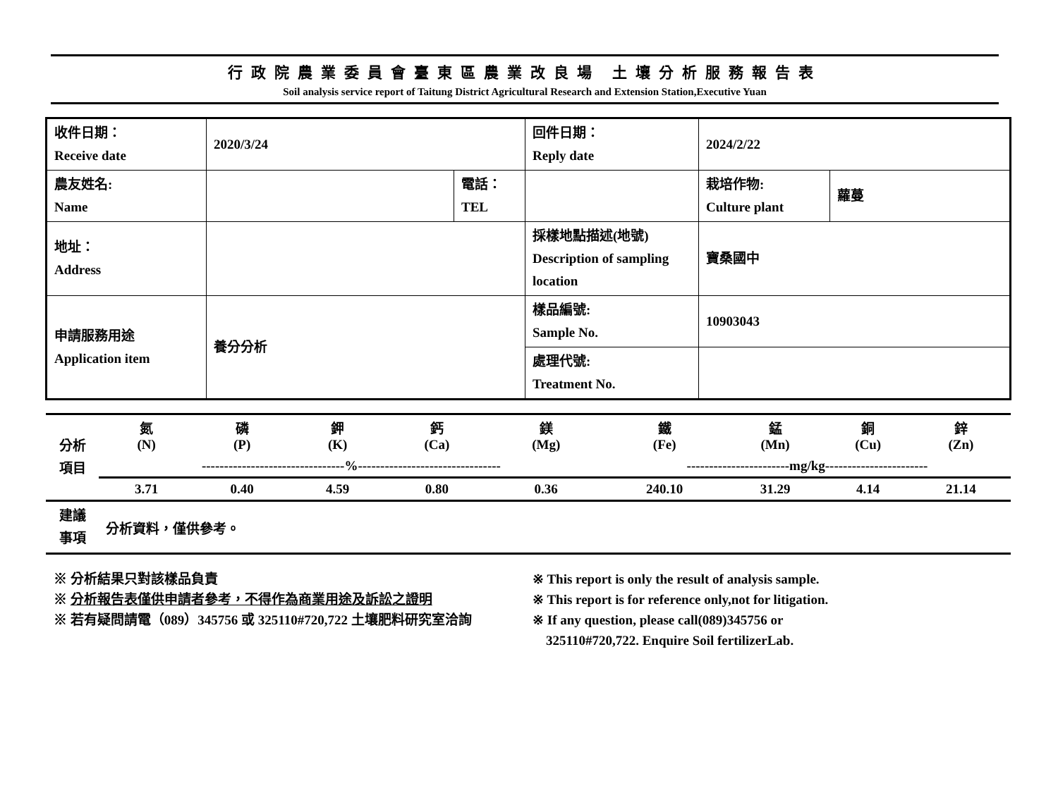行政院農業委員會臺東區農業改良場 土壤分析服務報告表
Soil analysis service report of Taitung District Agricultural Research and Extension Station,Executive Yuan
| 收件日期： Receive date | 2020/3/24 | | 回件日期： Reply date | 2024/2/22 | |
| 農友姓名: Name | | 電話： TEL | | 栽培作物: Culture plant | 蘿蔓 |
| 地址： Address | | | 採樣地點描述(地號) Description of sampling location | 寶桑國中 | |
| 申請服務用途 Application item | 養分分析 | | 樣品編號: Sample No. | 10903043 | |
| | | | 處理代號: Treatment No. | | |
| 分析 項目 | 氮 (N) | 磷 (P) | 鉀 (K) | 鈣 (Ca) | 鎂 (Mg) | 鐵 (Fe) | 錳 (Mn) | 銅 (Cu) | 鋅 (Zn) | |
| | --------------------------------%-------------------------------- | | | | | -----------------------mg/kg----------------------- | | | | |
| | | 3.71 | 0.40 | 4.59 | 0.80 | 0.36 | 240.10 | 31.29 | 4.14 | 21.14 |
| 建議 事項 | 分析資料，僅供參考。 |
※ 分析結果只對該樣品負責
※ 分析報告表僅供申請者參考，不得作為商業用途及訴訟之證明
※ 若有疑問請電（089）345756 或 325110#720,722 土壤肥料研究室洽詢
※ This report is only the result of analysis sample.
※ This report is for reference only,not for litigation.
※ If any question, please call(089)345756 or
325110#720,722. Enquire Soil fertilizerLab.